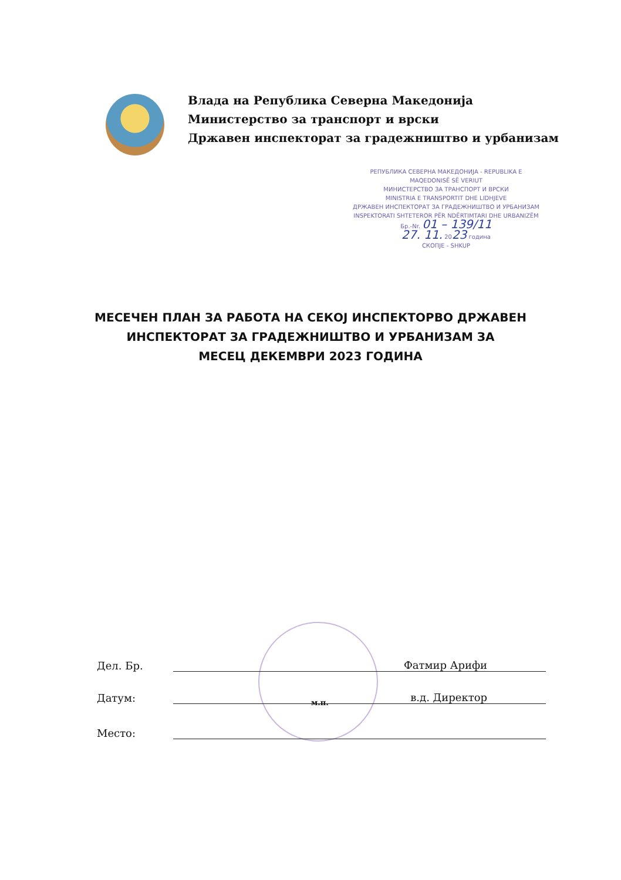Влада на Република Северна Македонија
Министерство за транспорт и врски
Државен инспекторат за градежништво и урбанизам
РЕПУБЛИКА СЕВЕРНА МАКЕДОНИЈА - REPUBLIKA E MAQEDONISË SË VERIUT
МИНИСТЕРСТВО ЗА ТРАНСПОРТ И ВРСКИ
MINISTRIA E TRANSPORTIT DHE LIDHJEVE
ДРЖАВЕН ИНСПЕКТОРАТ ЗА ГРАДЕЖНИШТВО И УРБАНИЗАМ
INSPEKTORATI SHTETEROR PËR NDËRTIMTARI DHE URBANIZËM
Бр.-Nr. 01 – 139/11
27. 11. 2023 година
СКОПЈЕ - SHKUP
МЕСЕЧЕН ПЛАН ЗА РАБОТА НА СЕКОЈ ИНСПЕКТОРВО ДРЖАВЕН
ИНСПЕКТОРАТ ЗА ГРАДЕЖНИШТВО И УРБАНИЗАМ ЗА
МЕСЕЦ ДЕКЕМВРИ 2023 ГОДИНА
Дел. Бр. Фатмир Арифи
Датум: в.д. Директор
м.п.
Место: